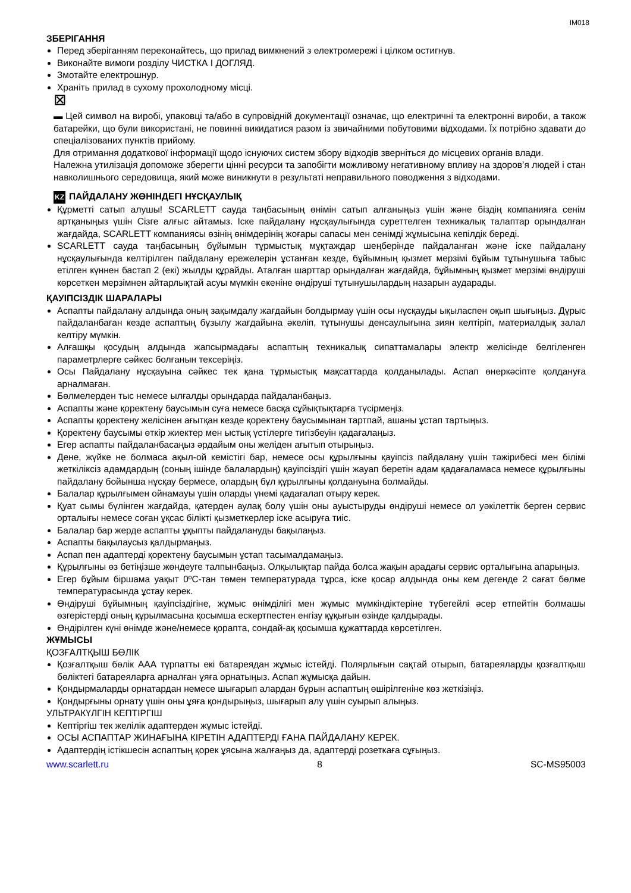IM018
ЗБЕРІГАННЯ
Перед зберіганням переконайтесь, що прилад вимкнений з електромережі і цілком остигнув.
Виконайте вимоги розділу ЧИСТКА І ДОГЛЯД.
Змотайте електрошнур.
Храніть прилад в сухому прохолодному місці.
⊠
▬ Цей символ на виробі, упаковці та/або в супровідній документації означає, що електричні та електронні вироби, а також батарейки, що були використані, не повинні викидатися разом із звичайними побутовими відходами. Їх потрібно здавати до спеціалізованих пунктів прийому.
Для отримання додаткової інформації щодо існуючих систем збору відходів зверніться до місцевих органів влади.
Належна утилізація допоможе зберегти цінні ресурси та запобігти можливому негативному впливу на здоров’я людей і стан навколишнього середовища, який може виникнути в результаті неправильного поводження з відходами.
KZ ПАЙДАЛАНУ ЖӨНІНДЕГІ НҰСҚАУЛЫҚ
Құрметті сатып алушы! SCARLETT сауда таңбасының өнімін сатып алғаныңыз үшін және біздің компанияға сенім артқаныңыз үшін Сізге алғыс айтамыз. Іске пайдалану нұсқаулығында суреттелген техникалық талаптар орындалған жағдайда, SCARLETT компаниясы өзінің өнімдерінің жоғары сапасы мен сенімді жұмысына кепілдік береді.
SCARLETT сауда таңбасының бұйымын тұрмыстық мұқтаждар шеңберінде пайдаланған және іске пайдалану нұсқаулығында келтірілген пайдалану ережелерін ұстанған кезде, бұйымның қызмет мерзімі бұйым тұтынушыға табыс етілген күннен бастап 2 (екі) жылды құрайды. Аталған шарттар орындалған жағдайда, бұйымның қызмет мерзімі өндіруші көрсеткен мерзімнен айтарлықтай асуы мүмкін екеніне өндіруші тұтынушылардың назарын аударады.
ҚАУІПСІЗДІК ШАРАЛАРЫ
Аспапты пайдалану алдында оның зақымдалу жағдайын болдырмау үшін осы нұсқауды ықыласпен оқып шығыңыз. Дұрыс пайдаланбаған кезде аспаптың бұзылу жағдайына әкеліп, тұтынушы денсаулығына зиян келтіріп, материалдық залал келтіру мүмкін.
Алғашқы қосудың алдында жапсырмадағы аспаптың техникалық сипаттамалары электр желісінде белгіленген параметрлерге сәйкес болғанын тексеріңіз.
Осы Пайдалану нұсқауына сәйкес тек қана тұрмыстық мақсаттарда қолданылады. Аспап өнеркәсіпте қолдануға арналмаған.
Бөлмелерден тыс немесе ылғалды орындарда пайдаланбаңыз.
Аспапты және қоректену баусымын суға немесе басқа сұйықтықтарға түсірмеңіз.
Аспапты қоректену желісінен ағытқан кезде қоректену баусымынан тартпай, ашаны ұстап тартыңыз.
Қоректену баусымы өткір жиектер мен ыстық үстілерге тигізбеуін қадағалаңыз.
Егер аспапты пайдаланбасаңыз әрдайым оны желіден ағытып отырыңыз.
Дене, жүйке не болмаса ақыл-ой кемістігі бар, немесе осы құрылғыны қауіпсіз пайдалану үшін тәжірибесі мен білімі жеткіліксіз адамдардың (соның ішінде балалардың) қауіпсіздігі үшін жауап беретін адам қадағаламаса немесе құрылғыны пайдалану бойынша нұсқау бермесе, олардың бұл құрылғыны қолдануына болмайды.
Балалар құрылғымен ойнамауы үшін оларды үнемі қадағалап отыру керек.
Қуат сымы бүлінген жағдайда, қатерден аулақ болу үшін оны ауыстыруды өндіруші немесе ол уәкілеттік берген сервис орталығы немесе соған ұқсас білікті қызметкерлер іске асыруға тиіс.
Балалар бар жерде аспапты ұқыпты пайдалануды бақылаңыз.
Аспапты бақылаусыз қалдырмаңыз.
Аспап пен адаптерді қоректену баусымын ұстап тасымалдамаңыз.
Құрылғыны өз бетіңізше жөндеуге талпынбаңыз. Олқылықтар пайда болса жақын арадағы сервис орталығына апарыңыз.
Егер бұйым біршама уақыт 0ºC-тан төмен температурада тұрса, іске қосар алдында оны кем дегенде 2 сағат бөлме температурасында ұстау керек.
Өндіруші бұйымның қауіпсіздігіне, жұмыс өнімділігі мен жұмыс мүмкіндіктеріне түбегейлі әсер етпейтін болмашы өзгерістерді оның құрылмасына қосымша ескертпестен енгізу құқығын өзінде қалдырады.
Өндірілген күні өнімде және/немесе қорапта, сондай-ақ қосымша құжаттарда көрсетілген.
ЖҰМЫСЫ
ҚОЗҒАЛТҚЫШ БӨЛІК
Қозғалтқыш бөлік ААА түрпатты екі батареядан жұмыс істейді. Полярлығын сақтай отырып, батареяларды қозғалтқыш бөліктегі батареяларға арналған ұяға орнатыңыз. Аспап жұмысқа дайын.
Қондырмаларды орнатардан немесе шығарып алардан бұрын аспаптың өшірілгеніне көз жеткізіңіз.
Қондырғыны орнату үшін оны ұяға қондырыңыз, шығарып алу үшін суырып алыңыз.
УЛЬТРАКҮЛГІН КЕПТІРГІШ
Кептіргіш тек желілік адаптерден жұмыс істейді.
ОСЫ АСПАПТАР ЖИНАҒЫНА КІРЕТІН АДАПТЕРДІ ҒАНА ПАЙДАЛАНУ КЕРЕК.
Адаптердің істікшесін аспаптың қорек ұясына жалғаңыз да, адаптерді розеткаға сұғыңыз.
www.scarlett.ru 8 SC-MS95003